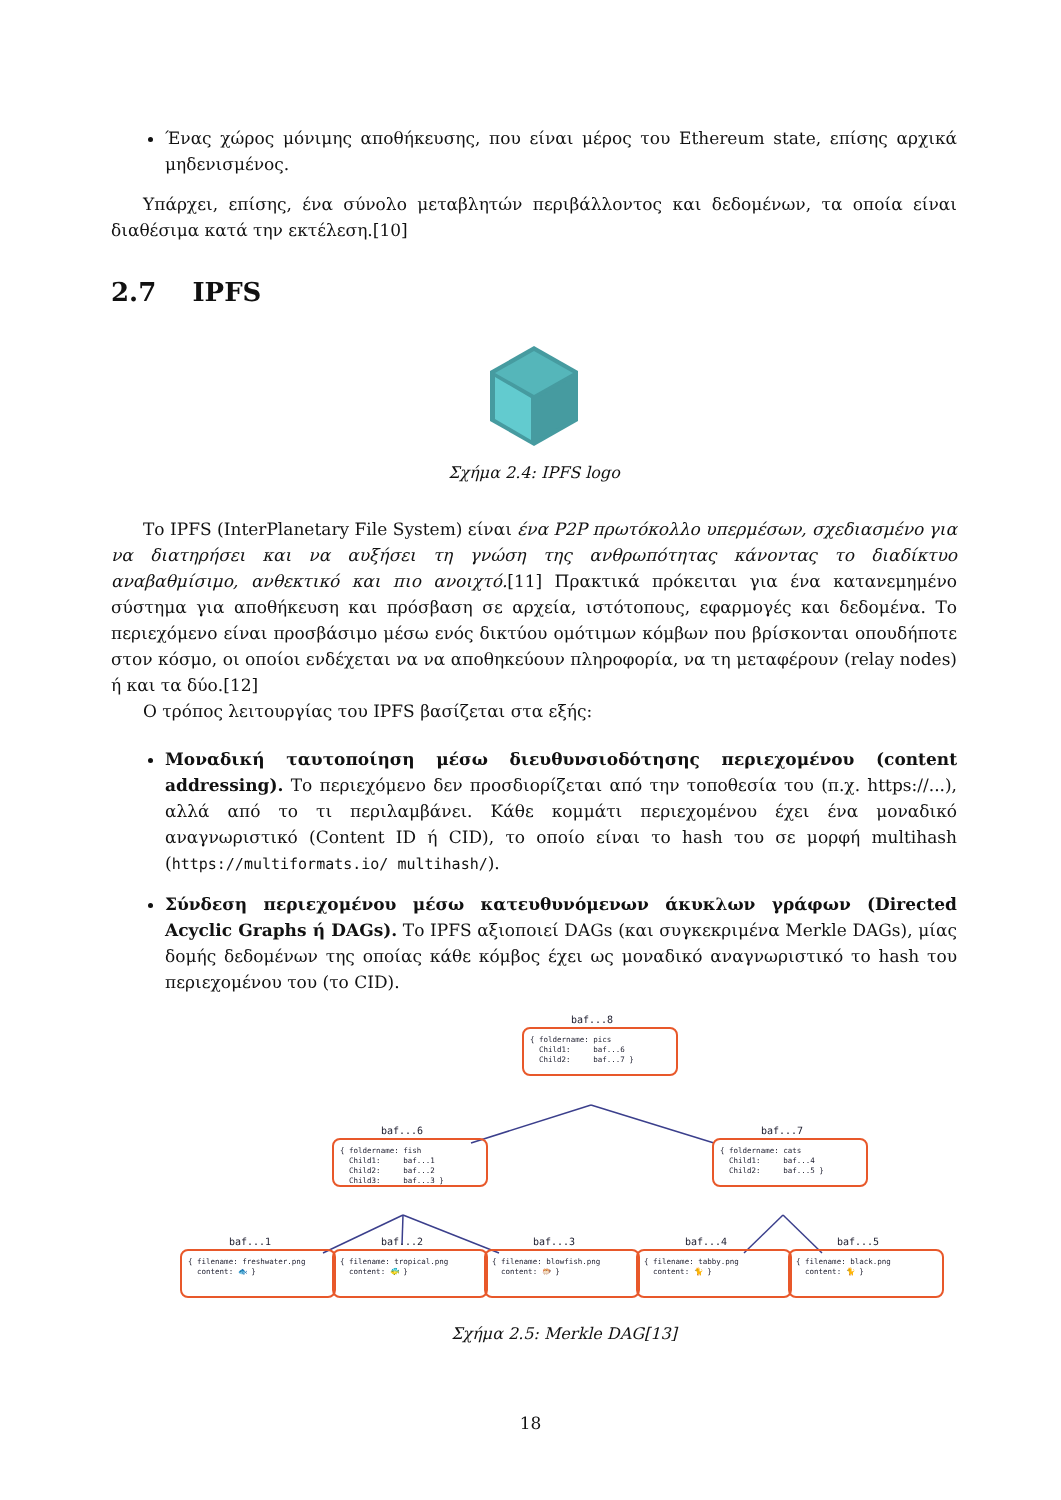Ένας χώρος μόνιμης αποθήκευσης, που είναι μέρος του Ethereum state, επίσης αρχικά μηδενισμένος.
Υπάρχει, επίσης, ένα σύνολο μεταβλητών περιβάλλοντος και δεδομένων, τα οποία είναι διαθέσιμα κατά την εκτέλεση.[10]
2.7 IPFS
Σχήμα 2.4: IPFS logo
Το IPFS (InterPlanetary File System) είναι ένα P2P πρωτόκολλο υπερμέσων, σχεδιασμένο για να διατηρήσει και να αυξήσει τη γνώση της ανθρωπότητας κάνοντας το διαδίκτυο αναβαθμίσιμο, ανθεκτικό και πιο ανοιχτό.[11] Πρακτικά πρόκειται για ένα κατανεμημένο σύστημα για αποθήκευση και πρόσβαση σε αρχεία, ιστότοπους, εφαρμογές και δεδομένα. Το περιεχόμενο είναι προσβάσιμο μέσω ενός δικτύου ομότιμων κόμβων που βρίσκονται οπουδήποτε στον κόσμο, οι οποίοι ενδέχεται να να αποθηκεύουν πληροφορία, να τη μεταφέρουν (relay nodes) ή και τα δύο.[12]
Ο τρόπος λειτουργίας του IPFS βασίζεται στα εξής:
Μοναδική ταυτοποίηση μέσω διευθυνσιοδότησης περιεχομένου (content addressing). Το περιεχόμενο δεν προσδιορίζεται από την τοποθεσία του (π.χ. https://...), αλλά από το τι περιλαμβάνει. Κάθε κομμάτι περιεχομένου έχει ένα μοναδικό αναγνωριστικό (Content ID ή CID), το οποίο είναι το hash του σε μορφή multihash (https://multiformats.io/ multihash/).
Σύνδεση περιεχομένου μέσω κατευθυνόμενων άκυκλων γράφων (Directed Acyclic Graphs ή DAGs). Το IPFS αξιοποιεί DAGs (και συγκεκριμένα Merkle DAGs), μίας δομής δεδομένων της οποίας κάθε κόμβος έχει ως μοναδικό αναγνωριστικό το hash του περιεχομένου του (το CID).
baf...8
{ foldername: pics Child1: baf...6 Child2: baf...7 }
baf...6
{ foldername: fish Child1: baf...1 Child2: baf...2 Child3: baf...3 }
baf...7
{ foldername: cats Child1: baf...4 Child2: baf...5 }
baf...1 baf...2 baf...3 baf...4 baf...5
{ filename: freshwater.png content: 🐟 }
{ filename: tropical.png content: 🐠 }
{ filename: blowfish.png content: 🐡 }
{ filename: tabby.png content: 🐈 }
{ filename: black.png content: 🐈 }
Σχήμα 2.5: Merkle DAG[13]
18